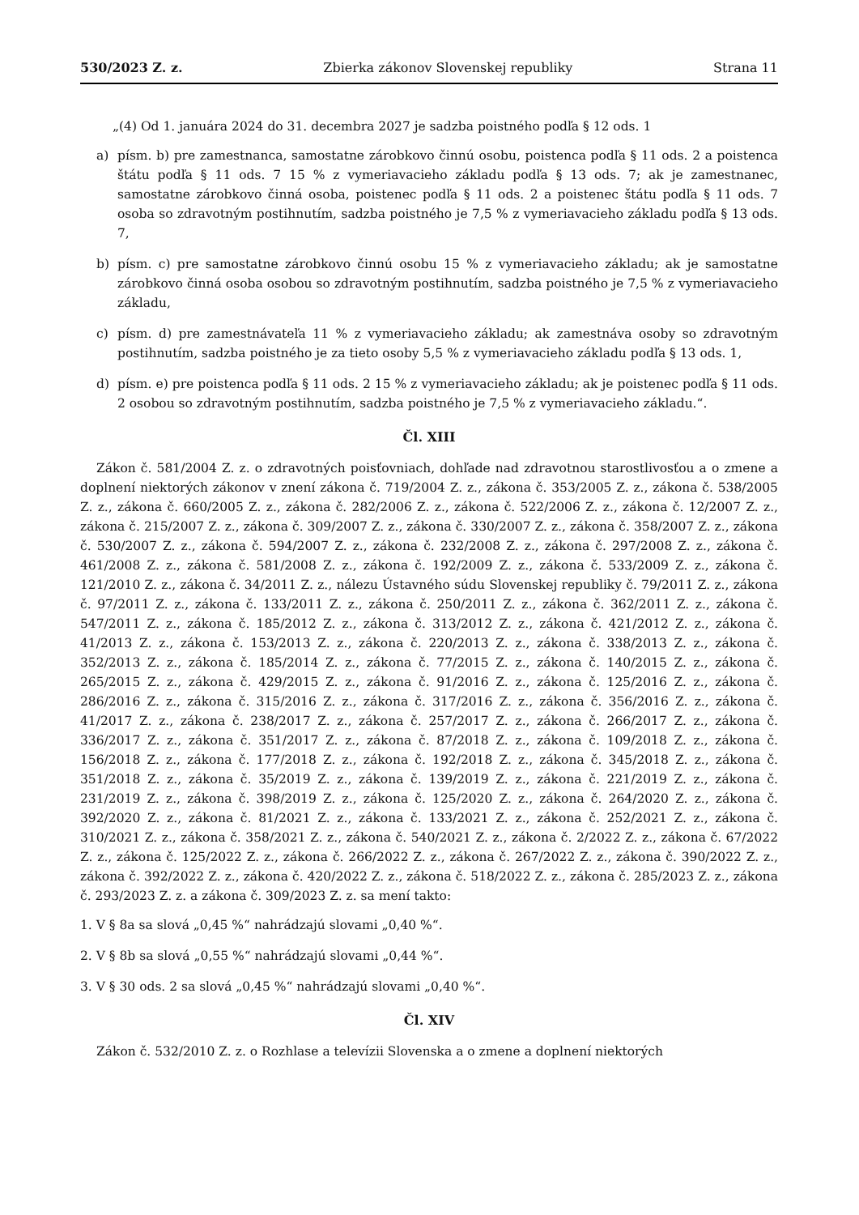530/2023 Z. z. Zbierka zákonov Slovenskej republiky Strana 11
„(4) Od 1. januára 2024 do 31. decembra 2027 je sadzba poistného podľa § 12 ods. 1
a) písm. b) pre zamestnanca, samostatne zárobkovo činnú osobu, poistenca podľa § 11 ods. 2 a poistenca štátu podľa § 11 ods. 7 15 % z vymeriavacieho základu podľa § 13 ods. 7; ak je zamestnanec, samostatne zárobkovo činná osoba, poistenec podľa § 11 ods. 2 a poistenec štátu podľa § 11 ods. 7 osoba so zdravotným postihnutím, sadzba poistného je 7,5 % z vymeriavacieho základu podľa § 13 ods. 7,
b) písm. c) pre samostatne zárobkovo činnú osobu 15 % z vymeriavacieho základu; ak je samostatne zárobkovo činná osoba osobou so zdravotným postihnutím, sadzba poistného je 7,5 % z vymeriavacieho základu,
c) písm. d) pre zamestnávateľa 11 % z vymeriavacieho základu; ak zamestnáva osoby so zdravotným postihnutím, sadzba poistného je za tieto osoby 5,5 % z vymeriavacieho základu podľa § 13 ods. 1,
d) písm. e) pre poistenca podľa § 11 ods. 2 15 % z vymeriavacieho základu; ak je poistenec podľa § 11 ods. 2 osobou so zdravotným postihnutím, sadzba poistného je 7,5 % z vymeriavacieho základu.“.
Čl. XIII
Zákon č. 581/2004 Z. z. o zdravotných poisťovniach, dohľade nad zdravotnou starostlivosťou a o zmene a doplnení niektorých zákonov v znení zákona č. 719/2004 Z. z., zákona č. 353/2005 Z. z., zákona č. 538/2005 Z. z., zákona č. 660/2005 Z. z., zákona č. 282/2006 Z. z., zákona č. 522/2006 Z. z., zákona č. 12/2007 Z. z., zákona č. 215/2007 Z. z., zákona č. 309/2007 Z. z., zákona č. 330/2007 Z. z., zákona č. 358/2007 Z. z., zákona č. 530/2007 Z. z., zákona č. 594/2007 Z. z., zákona č. 232/2008 Z. z., zákona č. 297/2008 Z. z., zákona č. 461/2008 Z. z., zákona č. 581/2008 Z. z., zákona č. 192/2009 Z. z., zákona č. 533/2009 Z. z., zákona č. 121/2010 Z. z., zákona č. 34/2011 Z. z., nálezu Ústavného súdu Slovenskej republiky č. 79/2011 Z. z., zákona č. 97/2011 Z. z., zákona č. 133/2011 Z. z., zákona č. 250/2011 Z. z., zákona č. 362/2011 Z. z., zákona č. 547/2011 Z. z., zákona č. 185/2012 Z. z., zákona č. 313/2012 Z. z., zákona č. 421/2012 Z. z., zákona č. 41/2013 Z. z., zákona č. 153/2013 Z. z., zákona č. 220/2013 Z. z., zákona č. 338/2013 Z. z., zákona č. 352/2013 Z. z., zákona č. 185/2014 Z. z., zákona č. 77/2015 Z. z., zákona č. 140/2015 Z. z., zákona č. 265/2015 Z. z., zákona č. 429/2015 Z. z., zákona č. 91/2016 Z. z., zákona č. 125/2016 Z. z., zákona č. 286/2016 Z. z., zákona č. 315/2016 Z. z., zákona č. 317/2016 Z. z., zákona č. 356/2016 Z. z., zákona č. 41/2017 Z. z., zákona č. 238/2017 Z. z., zákona č. 257/2017 Z. z., zákona č. 266/2017 Z. z., zákona č. 336/2017 Z. z., zákona č. 351/2017 Z. z., zákona č. 87/2018 Z. z., zákona č. 109/2018 Z. z., zákona č. 156/2018 Z. z., zákona č. 177/2018 Z. z., zákona č. 192/2018 Z. z., zákona č. 345/2018 Z. z., zákona č. 351/2018 Z. z., zákona č. 35/2019 Z. z., zákona č. 139/2019 Z. z., zákona č. 221/2019 Z. z., zákona č. 231/2019 Z. z., zákona č. 398/2019 Z. z., zákona č. 125/2020 Z. z., zákona č. 264/2020 Z. z., zákona č. 392/2020 Z. z., zákona č. 81/2021 Z. z., zákona č. 133/2021 Z. z., zákona č. 252/2021 Z. z., zákona č. 310/2021 Z. z., zákona č. 358/2021 Z. z., zákona č. 540/2021 Z. z., zákona č. 2/2022 Z. z., zákona č. 67/2022 Z. z., zákona č. 125/2022 Z. z., zákona č. 266/2022 Z. z., zákona č. 267/2022 Z. z., zákona č. 390/2022 Z. z., zákona č. 392/2022 Z. z., zákona č. 420/2022 Z. z., zákona č. 518/2022 Z. z., zákona č. 285/2023 Z. z., zákona č. 293/2023 Z. z. a zákona č. 309/2023 Z. z. sa mení takto:
1. V § 8a sa slová „0,45 %“ nahrádzajú slovami „0,40 %“.
2. V § 8b sa slová „0,55 %“ nahrádzajú slovami „0,44 %“.
3. V § 30 ods. 2 sa slová „0,45 %“ nahrádzajú slovami „0,40 %“.
Čl. XIV
Zákon č. 532/2010 Z. z. o Rozhlase a televízii Slovenska a o zmene a doplnení niektorých